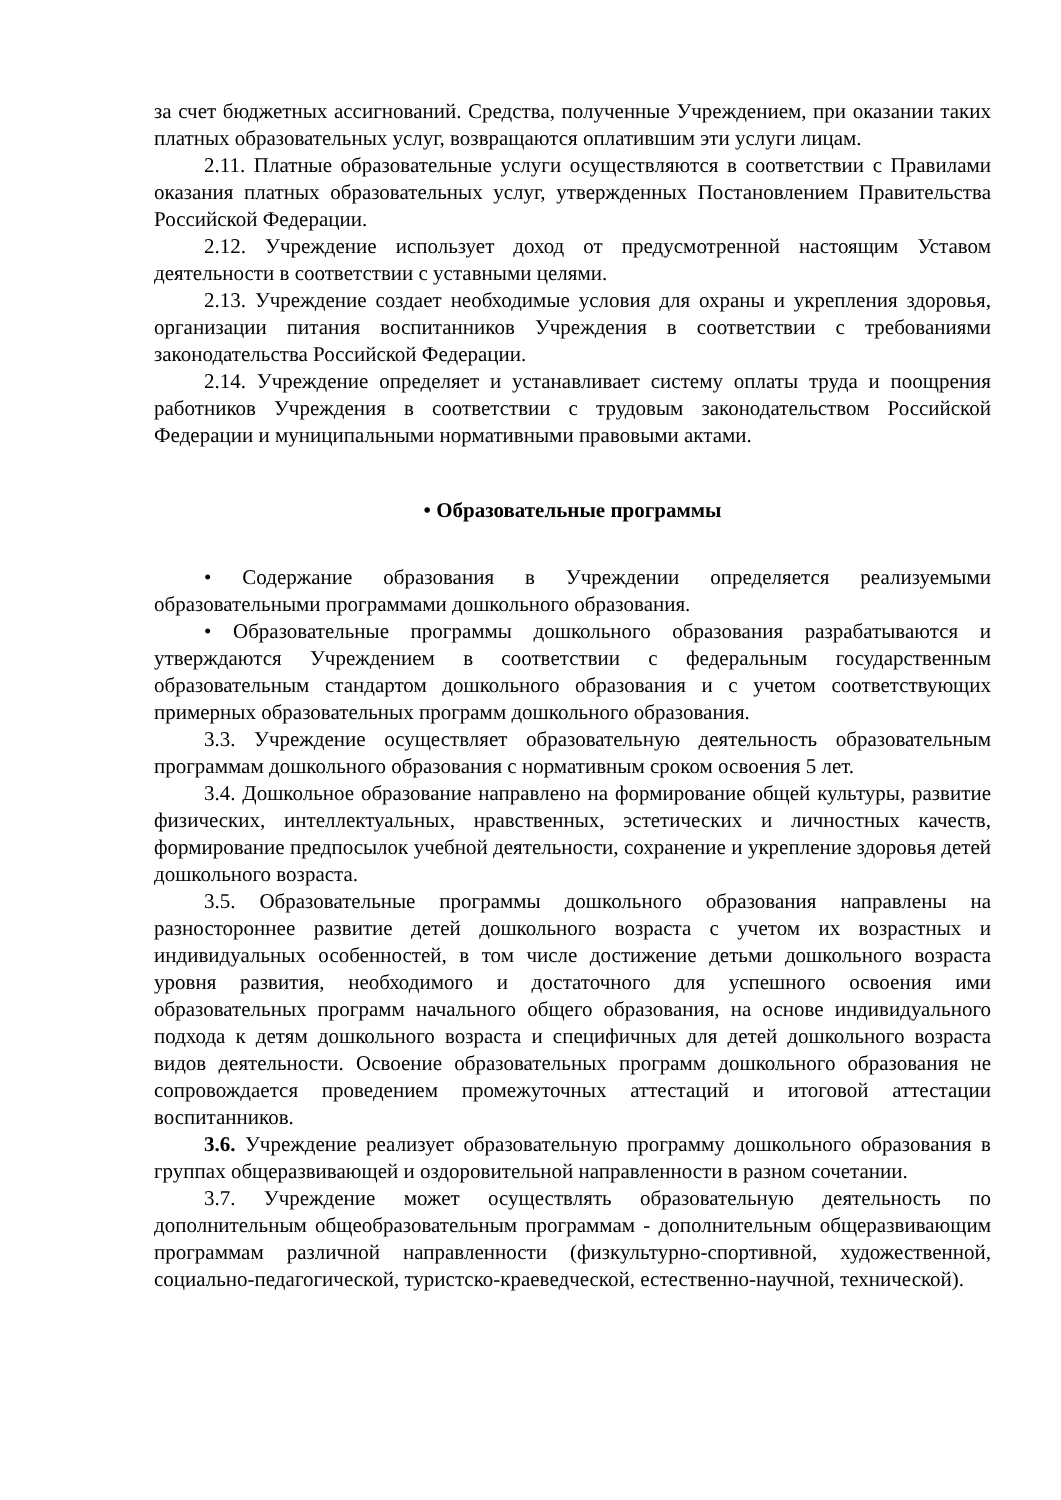за счет бюджетных ассигнований. Средства, полученные Учреждением, при оказании таких платных образовательных услуг, возвращаются оплатившим эти услуги лицам.
2.11. Платные образовательные услуги осуществляются в соответствии с Правилами оказания платных образовательных услуг, утвержденных Постановлением Правительства Российской Федерации.
2.12. Учреждение использует доход от предусмотренной настоящим Уставом деятельности в соответствии с уставными целями.
2.13. Учреждение создает необходимые условия для охраны и укрепления здоровья, организации питания воспитанников Учреждения в соответствии с требованиями законодательства Российской Федерации.
2.14. Учреждение определяет и устанавливает систему оплаты труда и поощрения работников Учреждения в соответствии с трудовым законодательством Российской Федерации и муниципальными нормативными правовыми актами.
• Образовательные программы
• Содержание образования в Учреждении определяется реализуемыми образовательными программами дошкольного образования.
• Образовательные программы дошкольного образования разрабатываются и утверждаются Учреждением в соответствии с федеральным государственным образовательным стандартом дошкольного образования и с учетом соответствующих примерных образовательных программ дошкольного образования.
3.3. Учреждение осуществляет образовательную деятельность образовательным программам дошкольного образования с нормативным сроком освоения 5 лет.
3.4. Дошкольное образование направлено на формирование общей культуры, развитие физических, интеллектуальных, нравственных, эстетических и личностных качеств, формирование предпосылок учебной деятельности, сохранение и укрепление здоровья детей дошкольного возраста.
3.5. Образовательные программы дошкольного образования направлены на разностороннее развитие детей дошкольного возраста с учетом их возрастных и индивидуальных особенностей, в том числе достижение детьми дошкольного возраста уровня развития, необходимого и достаточного для успешного освоения ими образовательных программ начального общего образования, на основе индивидуального подхода к детям дошкольного возраста и специфичных для детей дошкольного возраста видов деятельности. Освоение образовательных программ дошкольного образования не сопровождается проведением промежуточных аттестаций и итоговой аттестации воспитанников.
3.6. Учреждение реализует образовательную программу дошкольного образования в группах общеразвивающей и оздоровительной направленности в разном сочетании.
3.7. Учреждение может осуществлять образовательную деятельность по дополнительным общеобразовательным программам - дополнительным общеразвивающим программам различной направленности (физкультурно-спортивной, художественной, социально-педагогической, туристско-краеведческой, естественно-научной, технической).